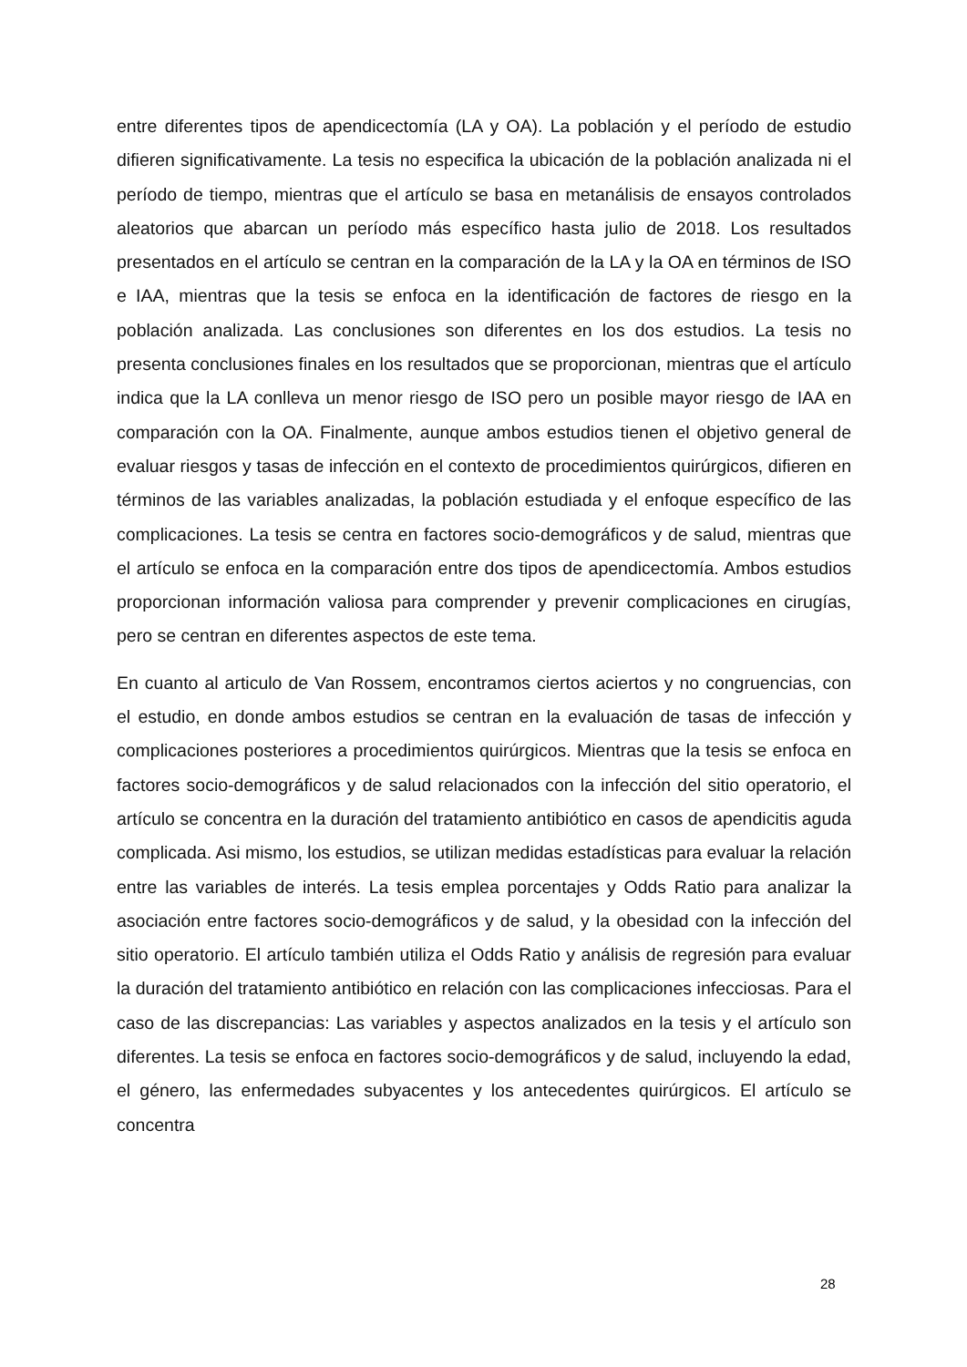entre diferentes tipos de apendicectomía (LA y OA). La población y el período de estudio difieren significativamente. La tesis no especifica la ubicación de la población analizada ni el período de tiempo, mientras que el artículo se basa en metanálisis de ensayos controlados aleatorios que abarcan un período más específico hasta julio de 2018. Los resultados presentados en el artículo se centran en la comparación de la LA y la OA en términos de ISO e IAA, mientras que la tesis se enfoca en la identificación de factores de riesgo en la población analizada. Las conclusiones son diferentes en los dos estudios. La tesis no presenta conclusiones finales en los resultados que se proporcionan, mientras que el artículo indica que la LA conlleva un menor riesgo de ISO pero un posible mayor riesgo de IAA en comparación con la OA. Finalmente, aunque ambos estudios tienen el objetivo general de evaluar riesgos y tasas de infección en el contexto de procedimientos quirúrgicos, difieren en términos de las variables analizadas, la población estudiada y el enfoque específico de las complicaciones. La tesis se centra en factores socio-demográficos y de salud, mientras que el artículo se enfoca en la comparación entre dos tipos de apendicectomía. Ambos estudios proporcionan información valiosa para comprender y prevenir complicaciones en cirugías, pero se centran en diferentes aspectos de este tema.
En cuanto al articulo de Van Rossem, encontramos ciertos aciertos y no congruencias, con el estudio, en donde ambos estudios se centran en la evaluación de tasas de infección y complicaciones posteriores a procedimientos quirúrgicos. Mientras que la tesis se enfoca en factores socio-demográficos y de salud relacionados con la infección del sitio operatorio, el artículo se concentra en la duración del tratamiento antibiótico en casos de apendicitis aguda complicada. Asi mismo, los estudios, se utilizan medidas estadísticas para evaluar la relación entre las variables de interés. La tesis emplea porcentajes y Odds Ratio para analizar la asociación entre factores socio-demográficos y de salud, y la obesidad con la infección del sitio operatorio. El artículo también utiliza el Odds Ratio y análisis de regresión para evaluar la duración del tratamiento antibiótico en relación con las complicaciones infecciosas. Para el caso de las discrepancias: Las variables y aspectos analizados en la tesis y el artículo son diferentes. La tesis se enfoca en factores socio-demográficos y de salud, incluyendo la edad, el género, las enfermedades subyacentes y los antecedentes quirúrgicos. El artículo se concentra
28